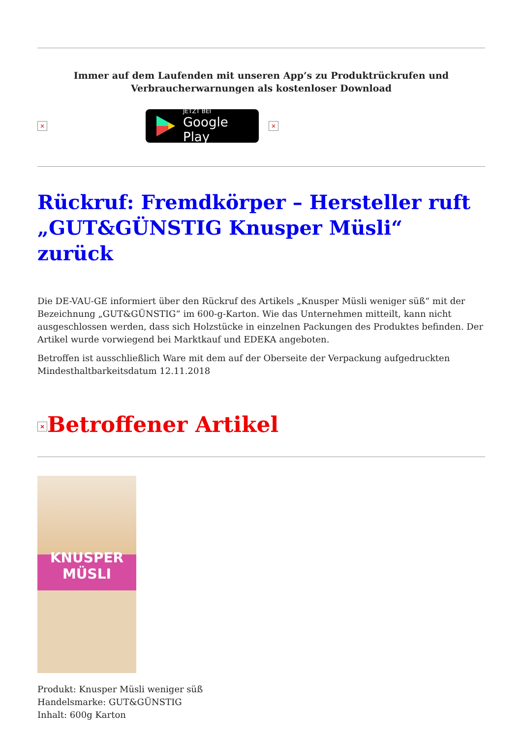Immer auf dem Laufenden mit unseren App’s zu Produktrückrufen und
Verbraucherwarnungen als kostenloser Download
×
JETZT BEI
Google Play
×
Rückruf: Fremdkörper – Hersteller ruft „GUT&GÜNSTIG Knusper Müsli“ zurück
Die DE-VAU-GE informiert über den Rückruf des Artikels „Knusper Müsli weniger süß“ mit der Bezeichnung „GUT&GÜNSTIG“ im 600-g-Karton. Wie das Unternehmen mitteilt, kann nicht ausgeschlossen werden, dass sich Holzstücke in einzelnen Packungen des Produktes befinden. Der Artikel wurde vorwiegend bei Marktkauf und EDEKA angeboten.
Betroffen ist ausschließlich Ware mit dem auf der Oberseite der Verpackung aufgedruckten Mindesthaltbarkeitsdatum 12.11.2018
× Betroffener Artikel
KNUSPER
MÜSLI
Produkt: Knusper Müsli weniger süß
Handelsmarke: GUT&GÜNSTIG
Inhalt: 600g Karton